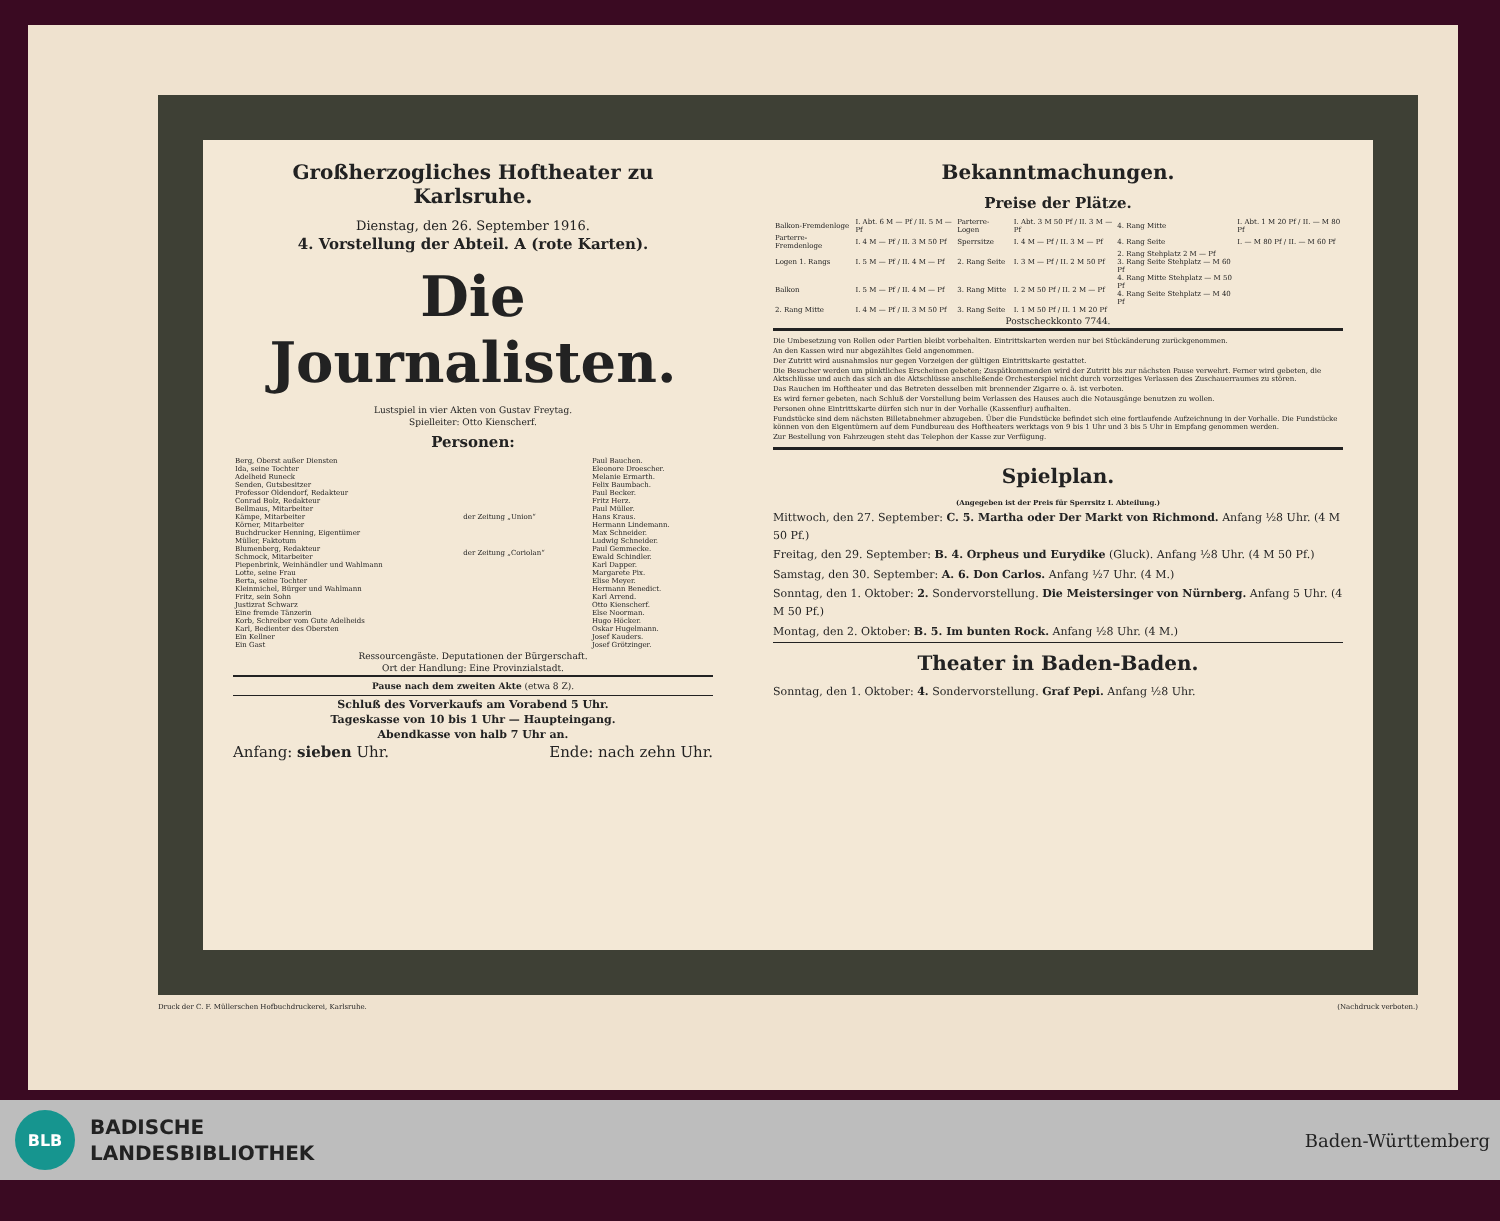Großherzogliches Hoftheater zu Karlsruhe.
Dienstag, den 26. September 1916.
4. Vorstellung der Abteil. A (rote Karten).
Die Journalisten.
Lustspiel in vier Akten von Gustav Freytag.
Spielleiter: Otto Kienscherf.
Personen:
| Berg, Oberst außer Diensten | | Paul Bauchen. |
| Ida, seine Tochter | | Eleonore Droescher. |
| Adelheid Runeck | | Melanie Ermarth. |
| Senden, Gutsbesitzer | | Felix Baumbach. |
| Professor Oldendorf, Redakteur | der Zeitung „Union“ | Paul Becker. |
| Conrad Bolz, Redakteur | | Fritz Herz. |
| Bellmaus, Mitarbeiter | | Paul Müller. |
| Kämpe, Mitarbeiter | | Hans Kraus. |
| Körner, Mitarbeiter | | Hermann Lindemann. |
| Buchdrucker Henning, Eigentümer | | Max Schneider. |
| Müller, Faktotum | | Ludwig Schneider. |
| Blumenberg, Redakteur | der Zeitung „Coriolan“ | Paul Gemmecke. |
| Schmock, Mitarbeiter | | Ewald Schindler. |
| Piepenbrink, Weinhändler und Wahlmann | | Karl Dapper. |
| Lotte, seine Frau | | Margarete Pix. |
| Berta, seine Tochter | | Elise Meyer. |
| Kleinmichel, Bürger und Wahlmann | | Hermann Benedict. |
| Fritz, sein Sohn | | Karl Arrend. |
| Justizrat Schwarz | | Otto Kienscherf. |
| Eine fremde Tänzerin | | Else Noorman. |
| Korb, Schreiber vom Gute Adelheids | | Hugo Höcker. |
| Karl, Bedienter des Obersten | | Oskar Hugelmann. |
| Ein Kellner | | Josef Kauders. |
| Ein Gast | | Josef Grötzinger. |
Ressourcengäste. Deputationen der Bürgerschaft.
Ort der Handlung: Eine Provinzialstadt.
Pause nach dem zweiten Akte (etwa 8 Z).
Schluß des Vorverkaufs am Vorabend 5 Uhr.
Tageskasse von 10 bis 1 Uhr — Haupteingang.
Abendkasse von halb 7 Uhr an.
Anfang: sieben Uhr. Ende: nach zehn Uhr.
Druck der C. F. Müllerschen Hofbuchdruckerei, Karlsruhe.
Bekanntmachungen.
Preise der Plätze.
| Balkon-Fremdenloge | I. Abt. 6 M — Pf / II. 5 M — Pf | Parterre-Logen | I. Abt. 3 M 50 Pf / II. 3 M — Pf | 4. Rang Mitte | I. Abt. 1 M 20 Pf / II. — M 80 Pf |
| Parterre-Fremdenloge | I. 4 M — Pf / II. 3 M 50 Pf | Sperrsitze | I. 4 M — Pf / II. 3 M — Pf | 4. Rang Seite | I. — M 80 Pf / II. — M 60 Pf |
| Logen 1. Rangs | I. 5 M — Pf / II. 4 M — Pf | 2. Rang Seite | I. 3 M — Pf / II. 2 M 50 Pf | 2. Rang Stehplatz 2 M — Pf 3. Rang Seite Stehplatz — M 60 Pf | |
| Balkon | I. 5 M — Pf / II. 4 M — Pf | 3. Rang Mitte | I. 2 M 50 Pf / II. 2 M — Pf | 4. Rang Mitte Stehplatz — M 50 Pf 4. Rang Seite Stehplatz — M 40 Pf | |
| 2. Rang Mitte | I. 4 M — Pf / II. 3 M 50 Pf | 3. Rang Seite | I. 1 M 50 Pf / II. 1 M 20 Pf | | |
Postscheckkonto 7744.
Die Umbesetzung von Rollen oder Partien bleibt vorbehalten. Eintrittskarten werden nur bei Stückänderung zurückgenommen.
An den Kassen wird nur abgezähltes Geld angenommen.
Der Zutritt wird ausnahmslos nur gegen Vorzeigen der gültigen Eintrittskarte gestattet.
Die Besucher werden um pünktliches Erscheinen gebeten; Zuspätkommenden wird der Zutritt bis zur nächsten Pause verwehrt. Ferner wird gebeten, die Aktschlüsse und auch das sich an die Aktschlüsse anschließende Orchesterspiel nicht durch vorzeitiges Verlassen des Zuschauerraumes zu stören.
Das Rauchen im Hoftheater und das Betreten desselben mit brennender Zigarre o. ä. ist verboten.
Es wird ferner gebeten, nach Schluß der Vorstellung beim Verlassen des Hauses auch die Notausgänge benutzen zu wollen.
Personen ohne Eintrittskarte dürfen sich nur in der Vorhalle (Kassenflur) aufhalten.
Fundstücke sind dem nächsten Billetabnehmer abzugeben. Über die Fundstücke befindet sich eine fortlaufende Aufzeichnung in der Vorhalle. Die Fundstücke können von den Eigentümern auf dem Fundbureau des Hoftheaters werktags von 9 bis 1 Uhr und 3 bis 5 Uhr in Empfang genommen werden.
Zur Bestellung von Fahrzeugen steht das Telephon der Kasse zur Verfügung.
Spielplan.
(Angegeben ist der Preis für Sperrsitz I. Abteilung.)
Mittwoch, den 27. September: C. 5. Martha oder Der Markt von Richmond. Anfang ½8 Uhr. (4 M 50 Pf.)
Freitag, den 29. September: B. 4. Orpheus und Eurydike (Gluck). Anfang ½8 Uhr. (4 M 50 Pf.)
Samstag, den 30. September: A. 6. Don Carlos. Anfang ½7 Uhr. (4 M.)
Sonntag, den 1. Oktober: 2. Sondervorstellung. Die Meistersinger von Nürnberg. Anfang 5 Uhr. (4 M 50 Pf.)
Montag, den 2. Oktober: B. 5. Im bunten Rock. Anfang ½8 Uhr. (4 M.)
Theater in Baden-Baden.
Sonntag, den 1. Oktober: 4. Sondervorstellung. Graf Pepi. Anfang ½8 Uhr.
(Nachdruck verboten.)
BLB
BADISCHE
LANDESBIBLIOTHEK
Baden-Württemberg